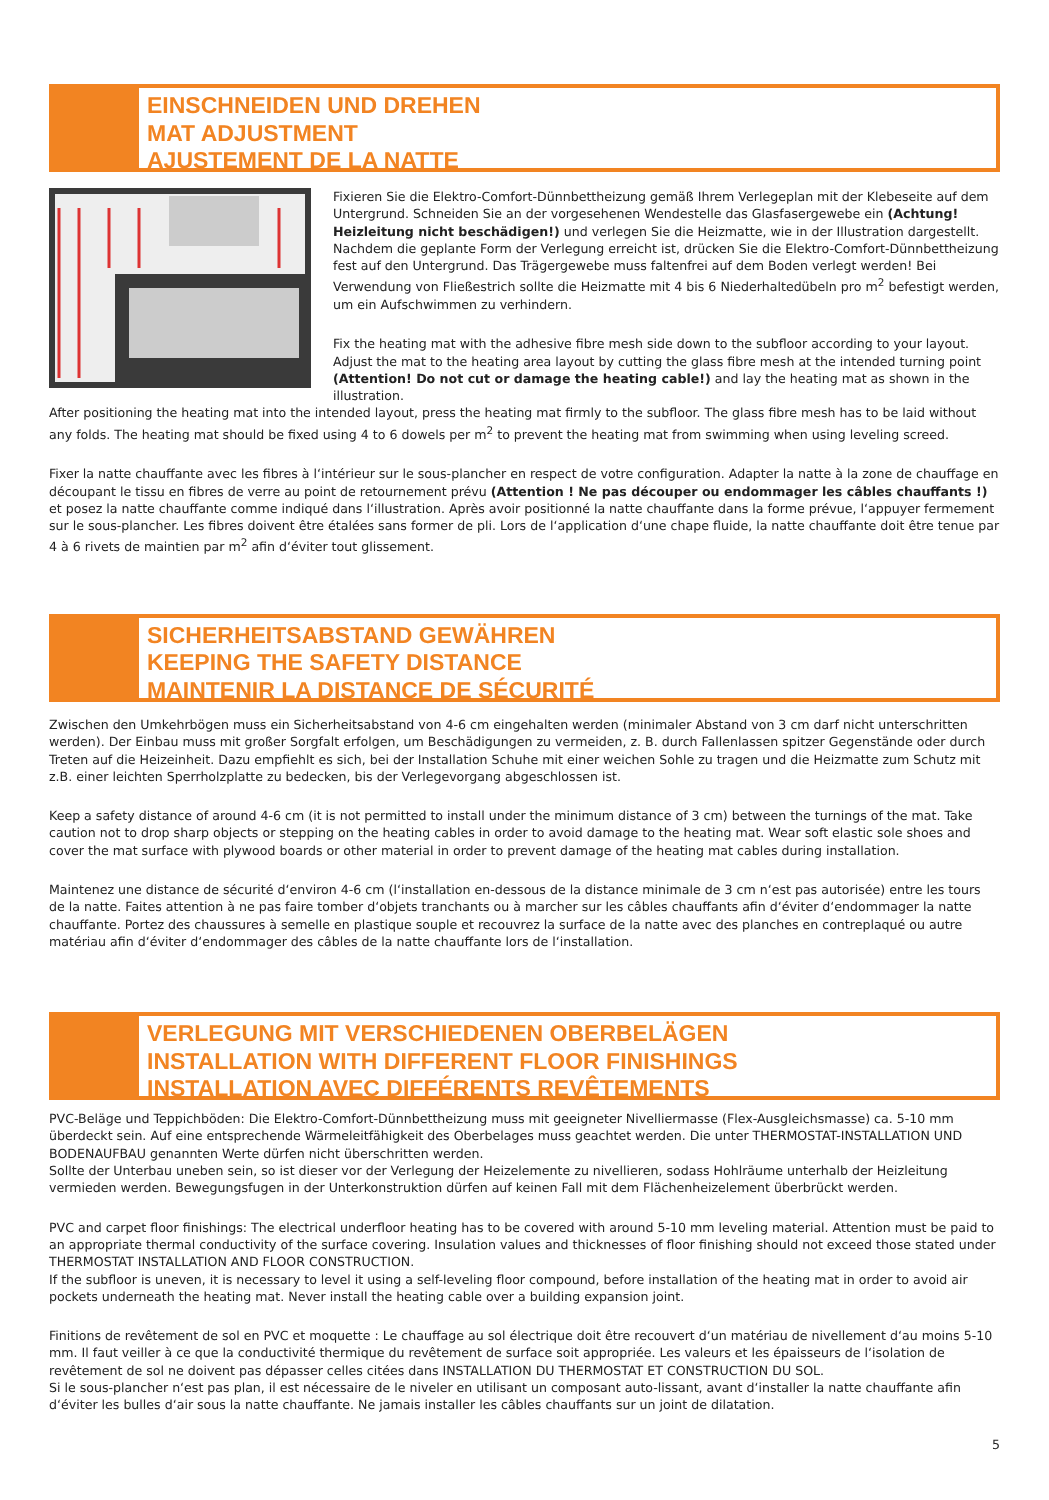EINSCHNEIDEN UND DREHEN
MAT ADJUSTMENT
AJUSTEMENT DE LA NATTE
Fixieren Sie die Elektro-Comfort-Dünnbettheizung gemäß Ihrem Verlegeplan mit der Klebeseite auf dem Untergrund. Schneiden Sie an der vorgesehenen Wendestelle das Glasfasergewebe ein (Achtung! Heizleitung nicht beschädigen!) und verlegen Sie die Heizmatte, wie in der Illustration dargestellt.
Nachdem die geplante Form der Verlegung erreicht ist, drücken Sie die Elektro-Comfort-Dünnbettheizung fest auf den Untergrund. Das Trägergewebe muss faltenfrei auf dem Boden verlegt werden! Bei Verwendung von Fließestrich sollte die Heizmatte mit 4 bis 6 Niederhaltedübeln pro m<sup>2</sup> befestigt werden, um ein Aufschwimmen zu verhindern.
Fix the heating mat with the adhesive fibre mesh side down to the subfloor according to your layout. Adjust the mat to the heating area layout by cutting the glass fibre mesh at the intended turning point (Attention! Do not cut or damage the heating cable!) and lay the heating mat as shown in the illustration.
After positioning the heating mat into the intended layout, press the heating mat firmly to the subfloor. The glass fibre mesh has to be laid without any folds. The heating mat should be fixed using 4 to 6 dowels per m<sup>2</sup> to prevent the heating mat from swimming when using leveling screed.
Fixer la natte chauffante avec les fibres à l‘intérieur sur le sous-plancher en respect de votre configuration. Adapter la natte à la zone de chauffage en découpant le tissu en fibres de verre au point de retournement prévu (Attention ! Ne pas découper ou endommager les câbles chauffants !) et posez la natte chauffante comme indiqué dans l‘illustration. Après avoir positionné la natte chauffante dans la forme prévue, l‘appuyer fermement sur le sous-plancher. Les fibres doivent être étalées sans former de pli. Lors de l‘application d‘une chape fluide, la natte chauffante doit être tenue par 4 à 6 rivets de maintien par m<sup>2</sup> afin d‘éviter tout glissement.
SICHERHEITSABSTAND GEWÄHREN
KEEPING THE SAFETY DISTANCE
MAINTENIR LA DISTANCE DE SÉCURITÉ
Zwischen den Umkehrbögen muss ein Sicherheitsabstand von 4-6 cm eingehalten werden (minimaler Abstand von 3 cm darf nicht unterschritten werden). Der Einbau muss mit großer Sorgfalt erfolgen, um Beschädigungen zu vermeiden, z. B. durch Fallenlassen spitzer Gegenstände oder durch Treten auf die Heizeinheit. Dazu empfiehlt es sich, bei der Installation Schuhe mit einer weichen Sohle zu tragen und die Heizmatte zum Schutz mit z.B. einer leichten Sperrholzplatte zu bedecken, bis der Verlegevorgang abgeschlossen ist.
Keep a safety distance of around 4-6 cm (it is not permitted to install under the minimum distance of 3 cm) between the turnings of the mat. Take caution not to drop sharp objects or stepping on the heating cables in order to avoid damage to the heating mat. Wear soft elastic sole shoes and cover the mat surface with plywood boards or other material in order to prevent damage of the heating mat cables during installation.
Maintenez une distance de sécurité d‘environ 4-6 cm (l‘installation en-dessous de la distance minimale de 3 cm n‘est pas autorisée) entre les tours de la natte. Faites attention à ne pas faire tomber d‘objets tranchants ou à marcher sur les câbles chauffants afin d‘éviter d‘endommager la natte chauffante. Portez des chaussures à semelle en plastique souple et recouvrez la surface de la natte avec des planches en contreplaqué ou autre matériau afin d‘éviter d‘endommager des câbles de la natte chauffante lors de l‘installation.
VERLEGUNG MIT VERSCHIEDENEN OBERBELÄGEN
INSTALLATION WITH DIFFERENT FLOOR FINISHINGS
INSTALLATION AVEC DIFFÉRENTS REVÊTEMENTS
PVC-Beläge und Teppichböden: Die Elektro-Comfort-Dünnbettheizung muss mit geeigneter Nivelliermasse (Flex-Ausgleichsmasse) ca. 5-10 mm überdeckt sein. Auf eine entsprechende Wärmeleitfähigkeit des Oberbelages muss geachtet werden. Die unter THERMOSTAT-INSTALLATION UND BODENAUFBAU genannten Werte dürfen nicht überschritten werden.
Sollte der Unterbau uneben sein, so ist dieser vor der Verlegung der Heizelemente zu nivellieren, sodass Hohlräume unterhalb der Heizleitung vermieden werden. Bewegungsfugen in der Unterkonstruktion dürfen auf keinen Fall mit dem Flächenheizelement überbrückt werden.
PVC and carpet floor finishings: The electrical underfloor heating has to be covered with around 5-10 mm leveling material. Attention must be paid to an appropriate thermal conductivity of the surface covering. Insulation values and thicknesses of floor finishing should not exceed those stated under THERMOSTAT INSTALLATION AND FLOOR CONSTRUCTION.
If the subfloor is uneven, it is necessary to level it using a self-leveling floor compound, before installation of the heating mat in order to avoid air pockets underneath the heating mat. Never install the heating cable over a building expansion joint.
Finitions de revêtement de sol en PVC et moquette : Le chauffage au sol électrique doit être recouvert d‘un matériau de nivellement d‘au moins 5-10 mm. Il faut veiller à ce que la conductivité thermique du revêtement de surface soit appropriée. Les valeurs et les épaisseurs de l‘isolation de revêtement de sol ne doivent pas dépasser celles citées dans INSTALLATION DU THERMOSTAT ET CONSTRUCTION DU SOL.
Si le sous-plancher n‘est pas plan, il est nécessaire de le niveler en utilisant un composant auto-lissant, avant d‘installer la natte chauffante afin d‘éviter les bulles d‘air sous la natte chauffante. Ne jamais installer les câbles chauffants sur un joint de dilatation.
5